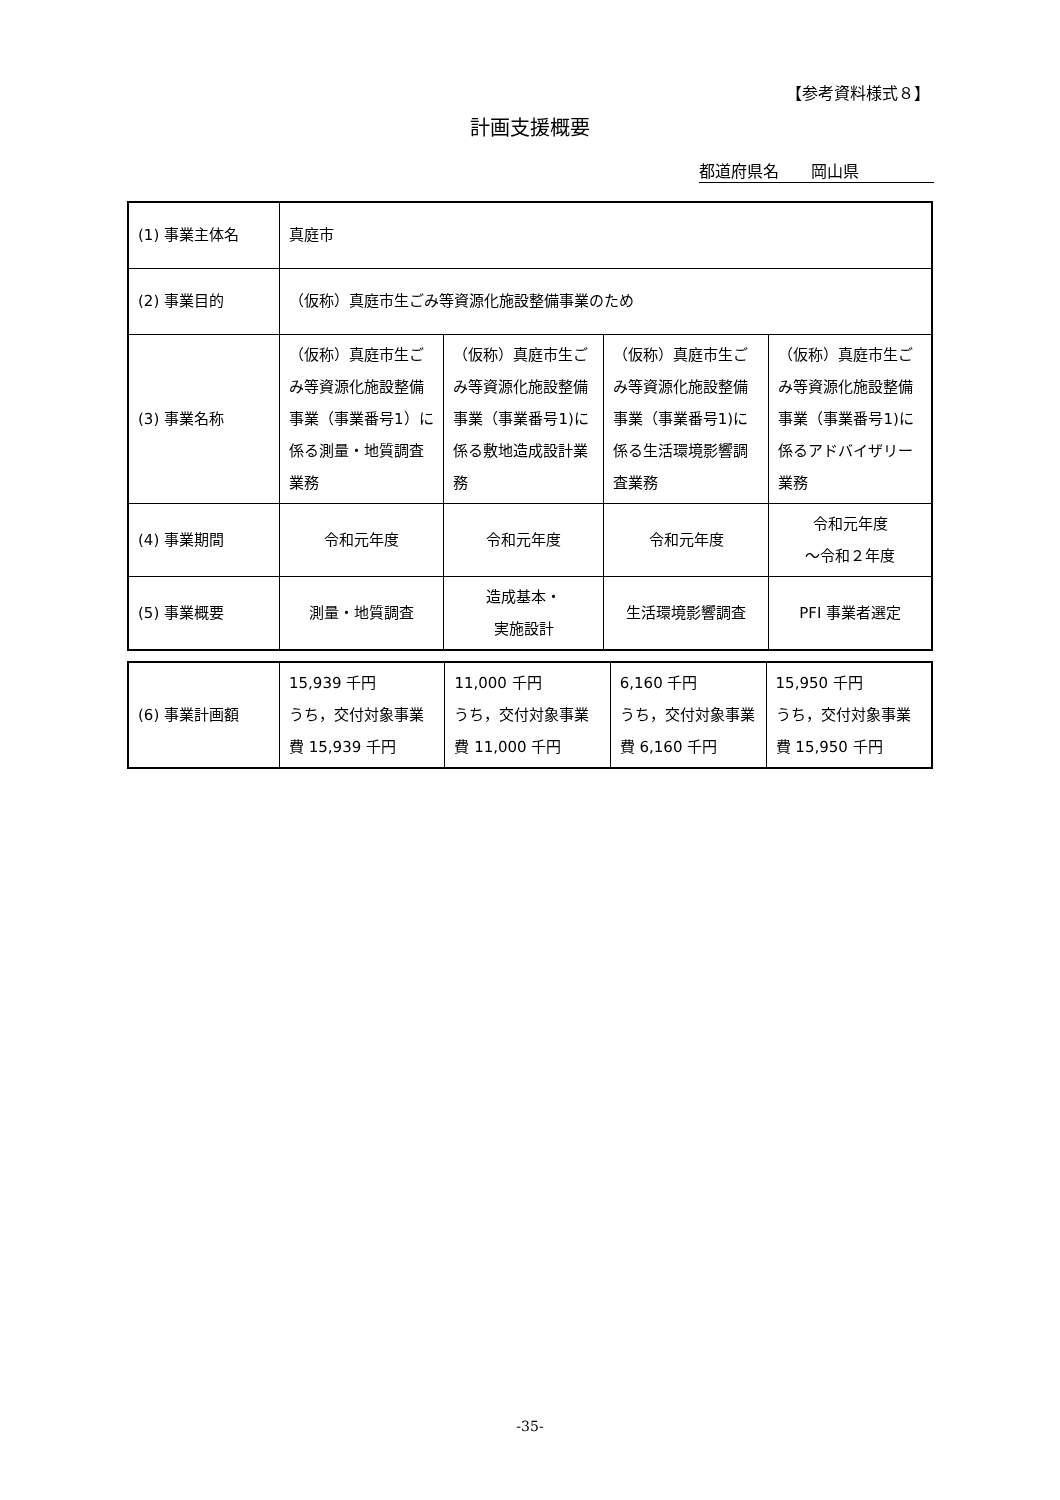【参考資料様式８】
計画支援概要
都道府県名　　岡山県
| (1) 事業主体名 | 真庭市 | | | |
| (2) 事業目的 | （仮称）真庭市生ごみ等資源化施設整備事業のため | | | |
| (3) 事業名称 | （仮称）真庭市生ごみ等資源化施設整備事業（事業番号1）に係る測量・地質調査業務 | （仮称）真庭市生ごみ等資源化施設整備事業（事業番号1)に係る敷地造成設計業務 | （仮称）真庭市生ごみ等資源化施設整備事業（事業番号1)に係る生活環境影響調査業務 | （仮称）真庭市生ごみ等資源化施設整備事業（事業番号1)に係るアドバイザリー業務 |
| (4) 事業期間 | 令和元年度 | 令和元年度 | 令和元年度 | 令和元年度 ～令和２年度 |
| (5) 事業概要 | 測量・地質調査 | 造成基本・ 実施設計 | 生活環境影響調査 | PFI 事業者選定 |
| (6) 事業計画額 | 15,939 千円 うち，交付対象事業費 15,939 千円 | 11,000 千円 うち，交付対象事業費 11,000 千円 | 6,160 千円 うち，交付対象事業費 6,160 千円 | 15,950 千円 うち，交付対象事業費 15,950 千円 |
-35-